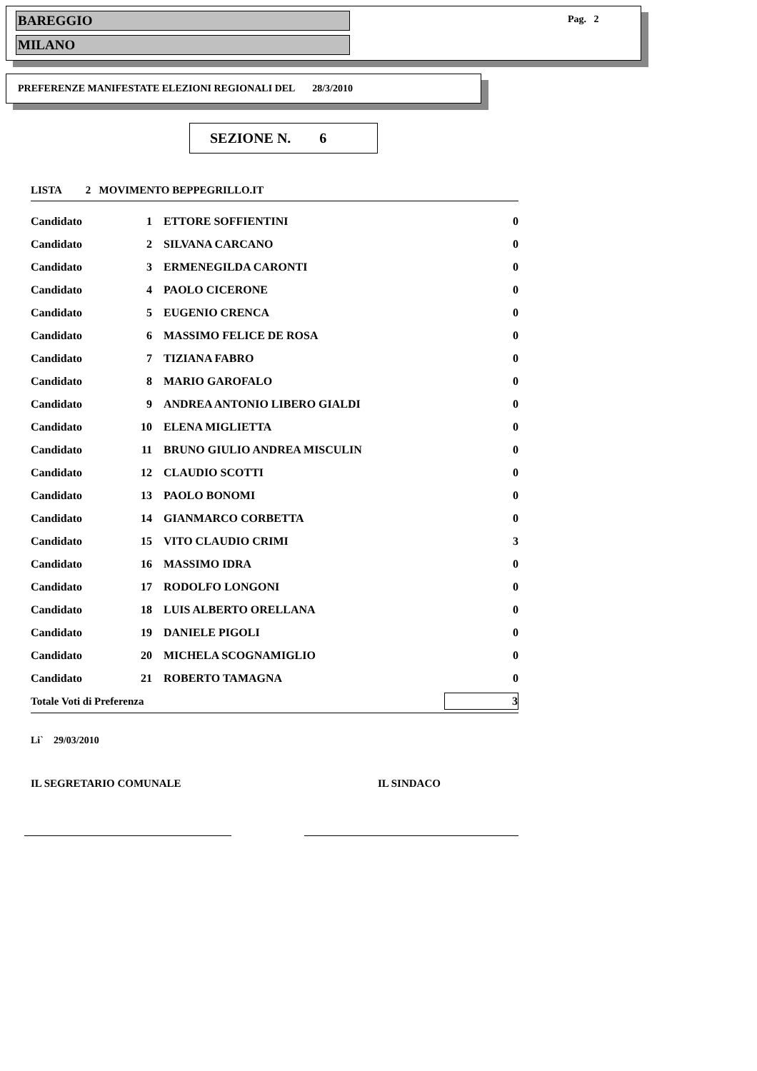BAREGGIO
MILANO
Pag. 2
PREFERENZE MANIFESTATE ELEZIONI REGIONALI DEL 28/3/2010
SEZIONE N. 6
LISTA 2 MOVIMENTO BEPPEGRILLO.IT
| Candidato | 1 | ETTORE SOFFIENTINI | 0 |
| Candidato | 2 | SILVANA CARCANO | 0 |
| Candidato | 3 | ERMENEGILDA CARONTI | 0 |
| Candidato | 4 | PAOLO CICERONE | 0 |
| Candidato | 5 | EUGENIO CRENCA | 0 |
| Candidato | 6 | MASSIMO FELICE DE ROSA | 0 |
| Candidato | 7 | TIZIANA FABRO | 0 |
| Candidato | 8 | MARIO GAROFALO | 0 |
| Candidato | 9 | ANDREA ANTONIO LIBERO GIALDI | 0 |
| Candidato | 10 | ELENA MIGLIETTA | 0 |
| Candidato | 11 | BRUNO GIULIO ANDREA MISCULIN | 0 |
| Candidato | 12 | CLAUDIO SCOTTI | 0 |
| Candidato | 13 | PAOLO BONOMI | 0 |
| Candidato | 14 | GIANMARCO CORBETTA | 0 |
| Candidato | 15 | VITO CLAUDIO CRIMI | 3 |
| Candidato | 16 | MASSIMO IDRA | 0 |
| Candidato | 17 | RODOLFO LONGONI | 0 |
| Candidato | 18 | LUIS ALBERTO ORELLANA | 0 |
| Candidato | 19 | DANIELE PIGOLI | 0 |
| Candidato | 20 | MICHELA SCOGNAMIGLIO | 0 |
| Candidato | 21 | ROBERTO TAMAGNA | 0 |
| Totale Voti di Preferenza | | | 3 |
Li` 29/03/2010
IL SEGRETARIO COMUNALE IL SINDACO